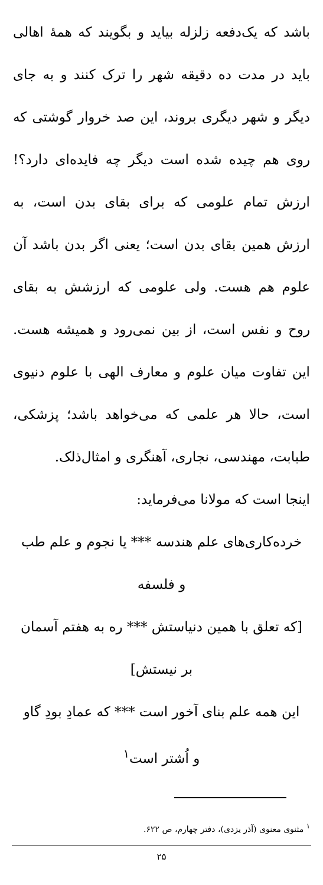باشد که یک‌دفعه زلزله بیاید و بگویند که همهٔ اهالی باید در مدت ده دقیقه شهر را ترک کنند و به جای دیگر و شهر دیگری بروند، این صد خروار گوشتی که روی هم چیده شده است دیگر چه فایده‌ای دارد؟! ارزش تمام علومی که برای بقای بدن است، به ارزش همین بقای بدن است؛ یعنی اگر بدن باشد آن علوم هم هست. ولی علومی که ارزشش به بقای روح و نفس است، از بین نمی‌رود و همیشه هست. این تفاوت میان علوم و معارف الهی با علوم دنیوی است، حالا هر علمی که می‌خواهد باشد؛ پزشکی، طبابت، مهندسی، نجاری، آهنگری و امثال‌ذلک.
اینجا است که مولانا می‌فرماید:
خرده‌کاری‌های علم هندسه *** یا نجوم و علم طب و فلسفه
[که تعلق با همین دنیاستش *** ره به هفتم آسمان بر نیستش]
این همه علم بنای آخور است *** که عمادِ بودِ گاو و اُشتر است<sup>۱</sup>
<sup>۱</sup> مثنوی معنوی (آذر یزدی)، دفتر چهارم، ص ۶۲۲.
۲۵